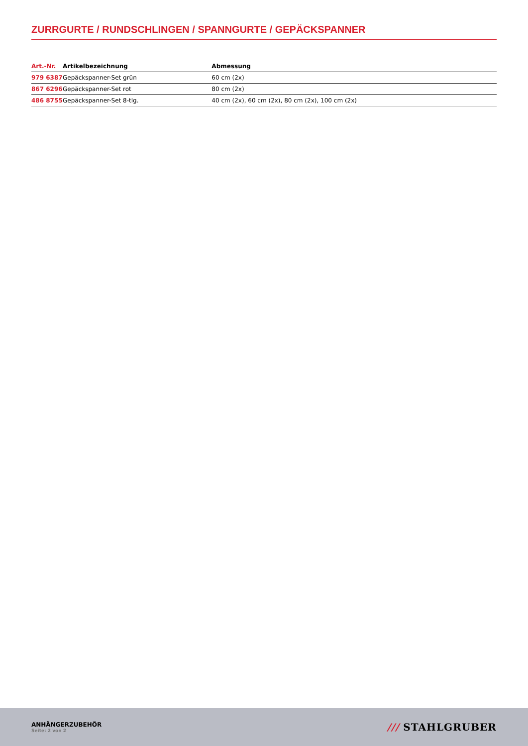ZURRGURTE / RUNDSCHLINGEN / SPANNGURTE / GEPÄCKSPANNER
| Art.-Nr. | Artikelbezeichnung | Abmessung |
| --- | --- | --- |
| 979 6387 | Gepäckspanner-Set grün | 60 cm (2x) |
| 867 6296 | Gepäckspanner-Set rot | 80 cm (2x) |
| 486 8755 | Gepäckspanner-Set 8-tlg. | 40 cm (2x), 60 cm (2x), 80 cm (2x), 100 cm (2x) |
ANHÄNGERZUBEHÖR
Seite: 2 von 2
/// STAHLGRUBER